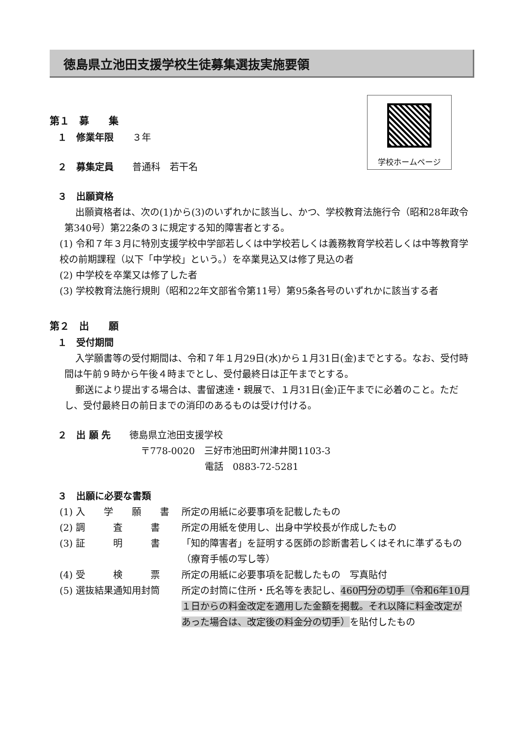徳島県立池田支援学校生徒募集選抜実施要領
学校ホームページ
第１　募　　集
１　修業年限　　３年
２　募集定員　　普通科　若干名
３　出願資格
出願資格者は、次の(1)から(3)のいずれかに該当し、かつ、学校教育法施行令（昭和28年政令第340号）第22条の３に規定する知的障害者とする。
(1) 令和７年３月に特別支援学校中学部若しくは中学校若しくは義務教育学校若しくは中等教育学校の前期課程（以下「中学校」という。）を卒業見込又は修了見込の者
(2) 中学校を卒業又は修了した者
(3) 学校教育法施行規則（昭和22年文部省令第11号）第95条各号のいずれかに該当する者
第２　出　　願
１　受付期間
入学願書等の受付期間は、令和７年１月29日(水)から１月31日(金)までとする。なお、受付時間は午前９時から午後４時までとし、受付最終日は正午までとする。
郵送により提出する場合は、書留速達・親展で、１月31日(金)正午までに必着のこと。ただし、受付最終日の前日までの消印のあるものは受け付ける。
２　出 願 先　　徳島県立池田支援学校
〒778-0020　三好市池田町州津井関1103-3
電話　0883-72-5281
３　出願に必要な書類
| (1) 入 学 願 書 | 所定の用紙に必要事項を記載したもの |
| (2) 調 査 書 | 所定の用紙を使用し、出身中学校長が作成したもの |
| (3) 証 明 書 | 「知的障害者」を証明する医師の診断書若しくはそれに準ずるもの（療育手帳の写し等） |
| (4) 受 検 票 | 所定の用紙に必要事項を記載したもの 写真貼付 |
| (5) 選抜結果通知用封筒 | 所定の封筒に住所・氏名等を表記し、 460円分の切手（令和6年10月１日からの料金改定を適用した金額を掲載。それ以降に料金改定があった場合は、改定後の料金分の切手） を貼付したもの |